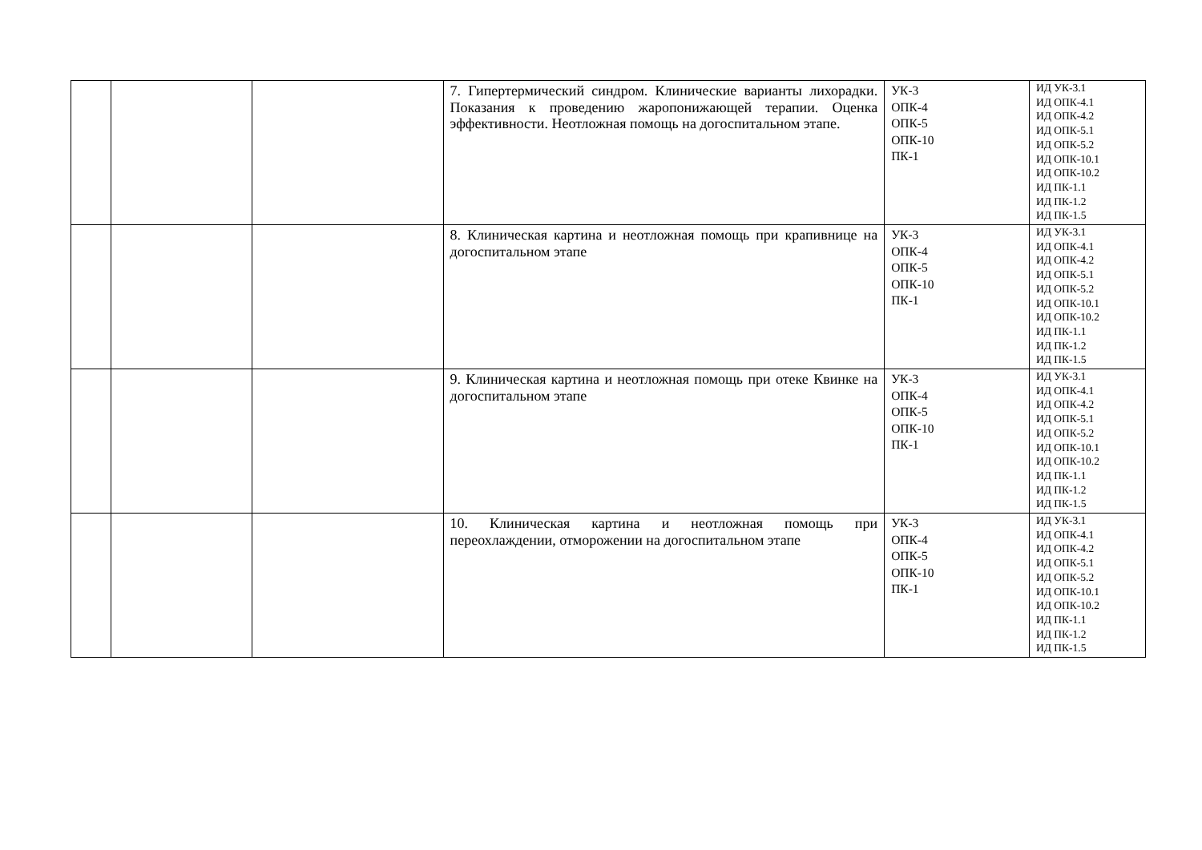| | | | 7. Гипертермический синдром. Клинические варианты лихорадки. Показания к проведению жаропонижающей терапии. Оценка эффективности. Неотложная помощь на догоспитальном этапе. | УК-3 ОПК-4 ОПК-5 ОПК-10 ПК-1 | ИД УК-3.1 ИД ОПК-4.1 ИД ОПК-4.2 ИД ОПК-5.1 ИД ОПК-5.2 ИД ОПК-10.1 ИД ОПК-10.2 ИД ПК-1.1 ИД ПК-1.2 ИД ПК-1.5 |
| | | | 8. Клиническая картина и неотложная помощь при крапивнице на догоспитальном этапе | УК-3 ОПК-4 ОПК-5 ОПК-10 ПК-1 | ИД УК-3.1 ИД ОПК-4.1 ИД ОПК-4.2 ИД ОПК-5.1 ИД ОПК-5.2 ИД ОПК-10.1 ИД ОПК-10.2 ИД ПК-1.1 ИД ПК-1.2 ИД ПК-1.5 |
| | | | 9. Клиническая картина и неотложная помощь при отеке Квинке на догоспитальном этапе | УК-3 ОПК-4 ОПК-5 ОПК-10 ПК-1 | ИД УК-3.1 ИД ОПК-4.1 ИД ОПК-4.2 ИД ОПК-5.1 ИД ОПК-5.2 ИД ОПК-10.1 ИД ОПК-10.2 ИД ПК-1.1 ИД ПК-1.2 ИД ПК-1.5 |
| | | | 10. Клиническая картина и неотложная помощь при переохлаждении, отморожении на догоспитальном этапе | УК-3 ОПК-4 ОПК-5 ОПК-10 ПК-1 | ИД УК-3.1 ИД ОПК-4.1 ИД ОПК-4.2 ИД ОПК-5.1 ИД ОПК-5.2 ИД ОПК-10.1 ИД ОПК-10.2 ИД ПК-1.1 ИД ПК-1.2 ИД ПК-1.5 |